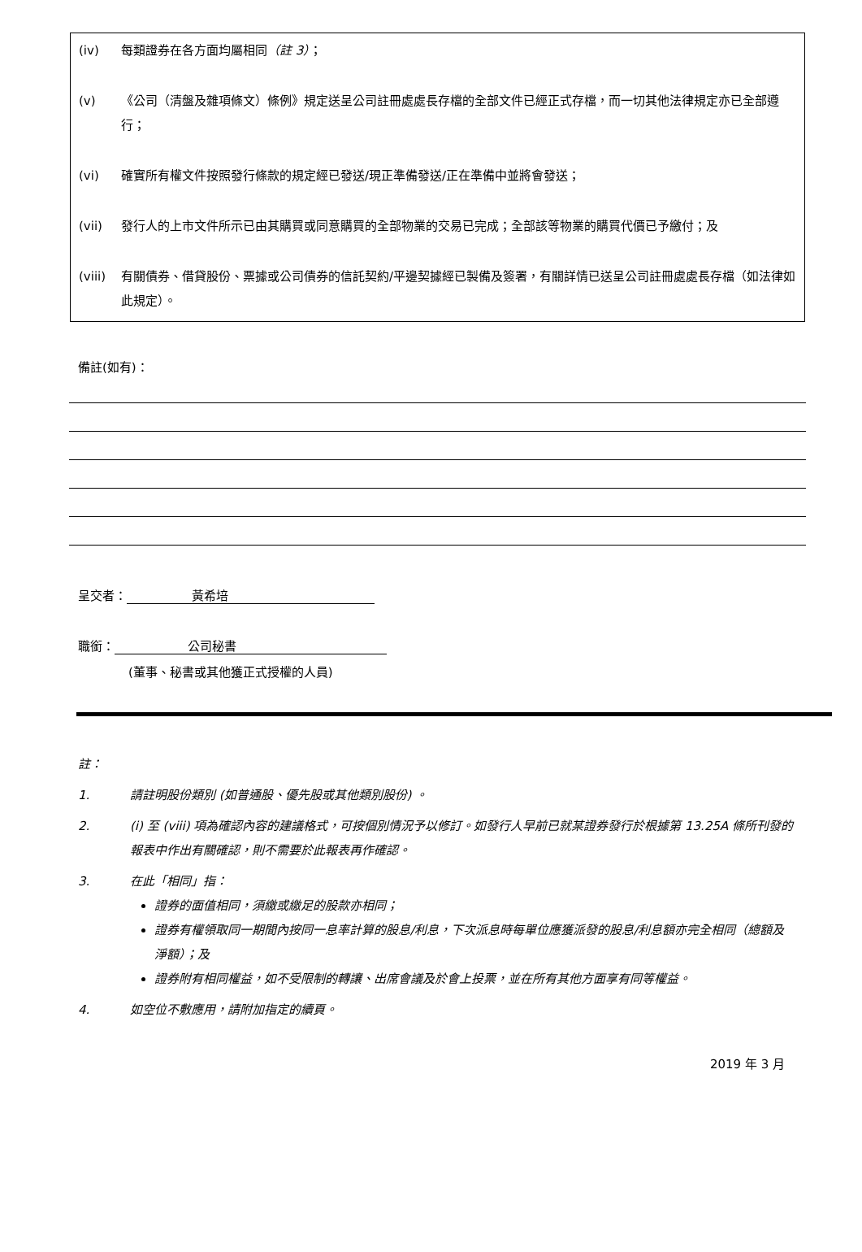(iv) 每類證券在各方面均屬相同（註 3）；
(v) 《公司（清盤及雜項條文）條例》規定送呈公司註冊處處長存檔的全部文件已經正式存檔，而一切其他法律規定亦已全部遵行；
(vi) 確實所有權文件按照發行條款的規定經已發送/現正準備發送/正在準備中並將會發送；
(vii) 發行人的上市文件所示已由其購買或同意購買的全部物業的交易已完成；全部該等物業的購買代價已予繳付；及
(viii) 有關債券、借貸股份、票據或公司債券的信託契約/平邊契據經已製備及簽署，有關詳情已送呈公司註冊處處長存檔（如法律如此規定）。
備註(如有)：
呈交者： 黃希培
職銜： 公司秘書
(董事、秘書或其他獲正式授權的人員)
註：
1. 請註明股份類別 (如普通股、優先股或其他類別股份) 。
2. (i) 至 (viii) 項為確認內容的建議格式，可按個別情況予以修訂。如發行人早前已就某證券發行於根據第 13.25A 條所刊發的報表中作出有關確認，則不需要於此報表再作確認。
3. 在此「相同」指：
證券的面值相同，須繳或繳足的股款亦相同；
證券有權領取同一期間內按同一息率計算的股息/利息，下次派息時每單位應獲派發的股息/利息額亦完全相同（總額及淨額）；及
證券附有相同權益，如不受限制的轉讓、出席會議及於會上投票，並在所有其他方面享有同等權益。
4. 如空位不敷應用，請附加指定的續頁。
2019 年 3 月